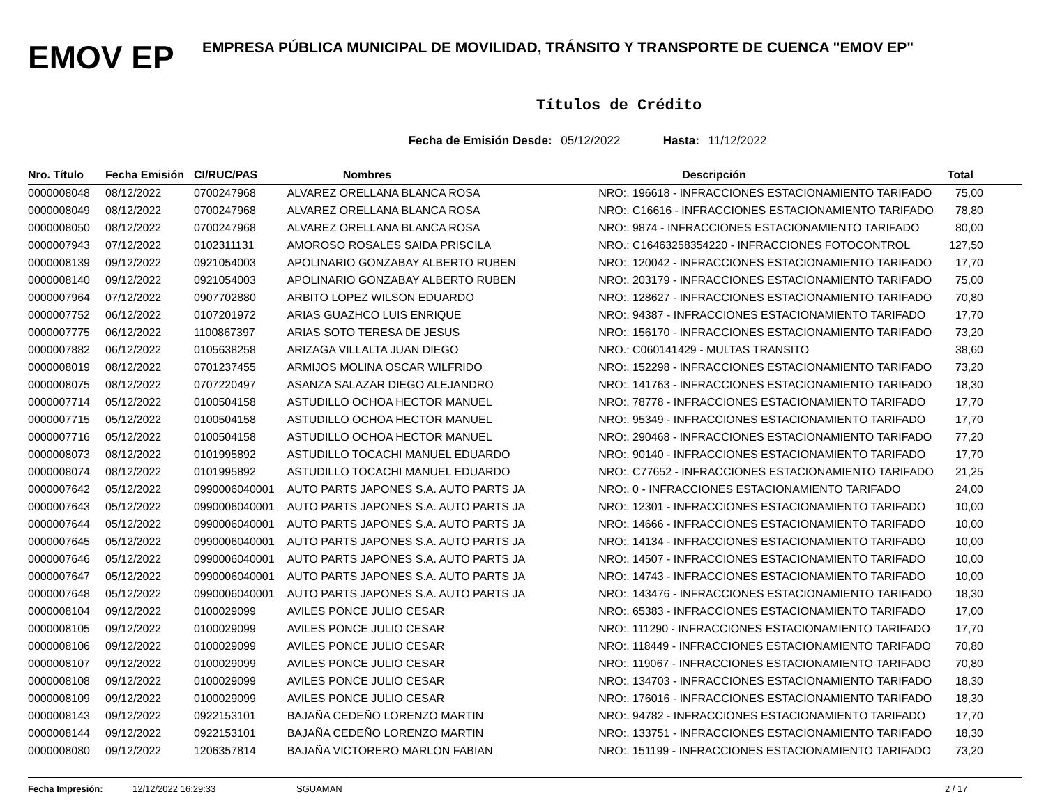EMOV EP
EMPRESA PÚBLICA MUNICIPAL DE MOVILIDAD, TRÁNSITO Y TRANSPORTE DE CUENCA "EMOV EP"
Títulos de Crédito
Fecha de Emisión Desde: 05/12/2022 Hasta: 11/12/2022
| Nro. Título | Fecha Emisión | CI/RUC/PAS | Nombres | Descripción | Total |
| --- | --- | --- | --- | --- | --- |
| 0000008048 | 08/12/2022 | 0700247968 | ALVAREZ ORELLANA BLANCA ROSA | NRO:. 196618 - INFRACCIONES ESTACIONAMIENTO TARIFADO | 75,00 |
| 0000008049 | 08/12/2022 | 0700247968 | ALVAREZ ORELLANA BLANCA ROSA | NRO:. C16616 - INFRACCIONES ESTACIONAMIENTO TARIFADO | 78,80 |
| 0000008050 | 08/12/2022 | 0700247968 | ALVAREZ ORELLANA BLANCA ROSA | NRO:. 9874 - INFRACCIONES ESTACIONAMIENTO TARIFADO | 80,00 |
| 0000007943 | 07/12/2022 | 0102311131 | AMOROSO ROSALES SAIDA PRISCILA | NRO.: C16463258354220 - INFRACCIONES FOTOCONTROL | 127,50 |
| 0000008139 | 09/12/2022 | 0921054003 | APOLINARIO GONZABAY ALBERTO RUBEN | NRO:. 120042 - INFRACCIONES ESTACIONAMIENTO TARIFADO | 17,70 |
| 0000008140 | 09/12/2022 | 0921054003 | APOLINARIO GONZABAY ALBERTO RUBEN | NRO:. 203179 - INFRACCIONES ESTACIONAMIENTO TARIFADO | 75,00 |
| 0000007964 | 07/12/2022 | 0907702880 | ARBITO LOPEZ WILSON EDUARDO | NRO:. 128627 - INFRACCIONES ESTACIONAMIENTO TARIFADO | 70,80 |
| 0000007752 | 06/12/2022 | 0107201972 | ARIAS GUAZHCO LUIS ENRIQUE | NRO:. 94387 - INFRACCIONES ESTACIONAMIENTO TARIFADO | 17,70 |
| 0000007775 | 06/12/2022 | 1100867397 | ARIAS SOTO TERESA DE JESUS | NRO:. 156170 - INFRACCIONES ESTACIONAMIENTO TARIFADO | 73,20 |
| 0000007882 | 06/12/2022 | 0105638258 | ARIZAGA VILLALTA JUAN DIEGO | NRO.: C060141429 - MULTAS TRANSITO | 38,60 |
| 0000008019 | 08/12/2022 | 0701237455 | ARMIJOS MOLINA OSCAR WILFRIDO | NRO:. 152298 - INFRACCIONES ESTACIONAMIENTO TARIFADO | 73,20 |
| 0000008075 | 08/12/2022 | 0707220497 | ASANZA SALAZAR DIEGO ALEJANDRO | NRO:. 141763 - INFRACCIONES ESTACIONAMIENTO TARIFADO | 18,30 |
| 0000007714 | 05/12/2022 | 0100504158 | ASTUDILLO OCHOA HECTOR MANUEL | NRO:. 78778 - INFRACCIONES ESTACIONAMIENTO TARIFADO | 17,70 |
| 0000007715 | 05/12/2022 | 0100504158 | ASTUDILLO OCHOA HECTOR MANUEL | NRO:. 95349 - INFRACCIONES ESTACIONAMIENTO TARIFADO | 17,70 |
| 0000007716 | 05/12/2022 | 0100504158 | ASTUDILLO OCHOA HECTOR MANUEL | NRO:. 290468 - INFRACCIONES ESTACIONAMIENTO TARIFADO | 77,20 |
| 0000008073 | 08/12/2022 | 0101995892 | ASTUDILLO TOCACHI MANUEL EDUARDO | NRO:. 90140 - INFRACCIONES ESTACIONAMIENTO TARIFADO | 17,70 |
| 0000008074 | 08/12/2022 | 0101995892 | ASTUDILLO TOCACHI MANUEL EDUARDO | NRO:. C77652 - INFRACCIONES ESTACIONAMIENTO TARIFADO | 21,25 |
| 0000007642 | 05/12/2022 | 0990006040001 | AUTO PARTS JAPONES S.A. AUTO PARTS JA | NRO:. 0 - INFRACCIONES ESTACIONAMIENTO TARIFADO | 24,00 |
| 0000007643 | 05/12/2022 | 0990006040001 | AUTO PARTS JAPONES S.A. AUTO PARTS JA | NRO:. 12301 - INFRACCIONES ESTACIONAMIENTO TARIFADO | 10,00 |
| 0000007644 | 05/12/2022 | 0990006040001 | AUTO PARTS JAPONES S.A. AUTO PARTS JA | NRO:. 14666 - INFRACCIONES ESTACIONAMIENTO TARIFADO | 10,00 |
| 0000007645 | 05/12/2022 | 0990006040001 | AUTO PARTS JAPONES S.A. AUTO PARTS JA | NRO:. 14134 - INFRACCIONES ESTACIONAMIENTO TARIFADO | 10,00 |
| 0000007646 | 05/12/2022 | 0990006040001 | AUTO PARTS JAPONES S.A. AUTO PARTS JA | NRO:. 14507 - INFRACCIONES ESTACIONAMIENTO TARIFADO | 10,00 |
| 0000007647 | 05/12/2022 | 0990006040001 | AUTO PARTS JAPONES S.A. AUTO PARTS JA | NRO:. 14743 - INFRACCIONES ESTACIONAMIENTO TARIFADO | 10,00 |
| 0000007648 | 05/12/2022 | 0990006040001 | AUTO PARTS JAPONES S.A. AUTO PARTS JA | NRO:. 143476 - INFRACCIONES ESTACIONAMIENTO TARIFADO | 18,30 |
| 0000008104 | 09/12/2022 | 0100029099 | AVILES PONCE JULIO CESAR | NRO:. 65383 - INFRACCIONES ESTACIONAMIENTO TARIFADO | 17,00 |
| 0000008105 | 09/12/2022 | 0100029099 | AVILES PONCE JULIO CESAR | NRO:. 111290 - INFRACCIONES ESTACIONAMIENTO TARIFADO | 17,70 |
| 0000008106 | 09/12/2022 | 0100029099 | AVILES PONCE JULIO CESAR | NRO:. 118449 - INFRACCIONES ESTACIONAMIENTO TARIFADO | 70,80 |
| 0000008107 | 09/12/2022 | 0100029099 | AVILES PONCE JULIO CESAR | NRO:. 119067 - INFRACCIONES ESTACIONAMIENTO TARIFADO | 70,80 |
| 0000008108 | 09/12/2022 | 0100029099 | AVILES PONCE JULIO CESAR | NRO:. 134703 - INFRACCIONES ESTACIONAMIENTO TARIFADO | 18,30 |
| 0000008109 | 09/12/2022 | 0100029099 | AVILES PONCE JULIO CESAR | NRO:. 176016 - INFRACCIONES ESTACIONAMIENTO TARIFADO | 18,30 |
| 0000008143 | 09/12/2022 | 0922153101 | BAJAÑA CEDEÑO LORENZO MARTIN | NRO:. 94782 - INFRACCIONES ESTACIONAMIENTO TARIFADO | 17,70 |
| 0000008144 | 09/12/2022 | 0922153101 | BAJAÑA CEDEÑO LORENZO MARTIN | NRO:. 133751 - INFRACCIONES ESTACIONAMIENTO TARIFADO | 18,30 |
| 0000008080 | 09/12/2022 | 1206357814 | BAJAÑA VICTORERO MARLON FABIAN | NRO:. 151199 - INFRACCIONES ESTACIONAMIENTO TARIFADO | 73,20 |
Fecha Impresión: 12/12/2022 16:29:33 SGUAMAN 2 / 17